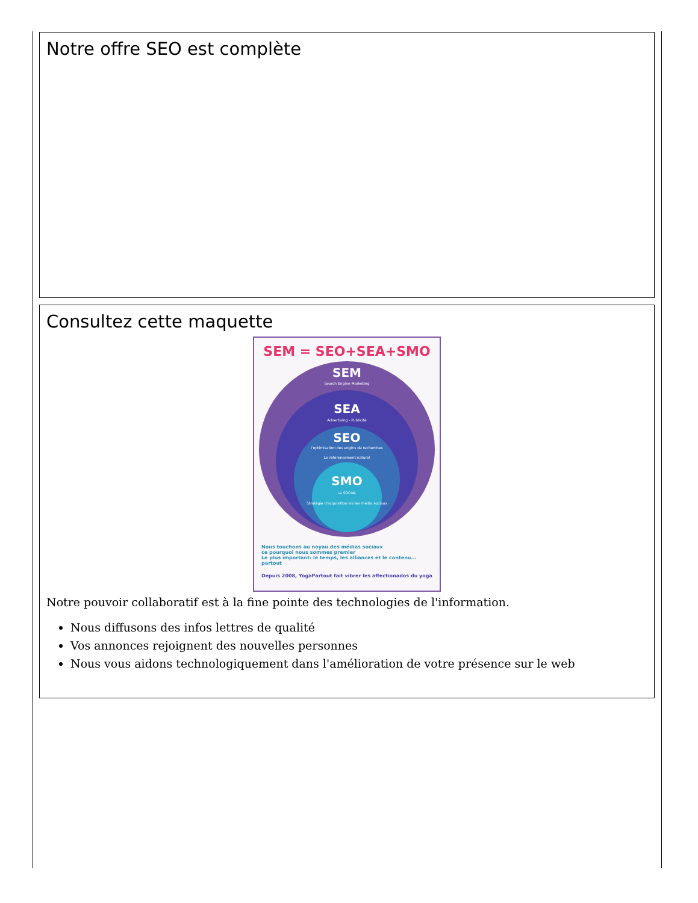Notre offre SEO est complète
Consultez cette maquette
SEM = SEO+SEA+SMO
SEM
Search Engine Marketing
SEA
Advertising - Publicité
SEO
l'optimisation des engins de recherches
Le référencement naturel
SMO
Le SOCIAL
Stratégie d'acquisition via les média sociaux
Nous touchons au noyau des médias sociaux
ce pourquoi nous sommes premier
Le plus important: le temps, les alliances et le contenu... partout
Depuis 2008, YogaPartout fait vibrer les affectionados du yoga
Notre pouvoir collaboratif est à la fine pointe des technologies de l'information.
Nous diffusons des infos lettres de qualité
Vos annonces rejoignent des nouvelles personnes
Nous vous aidons technologiquement dans l'amélioration de votre présence sur le web